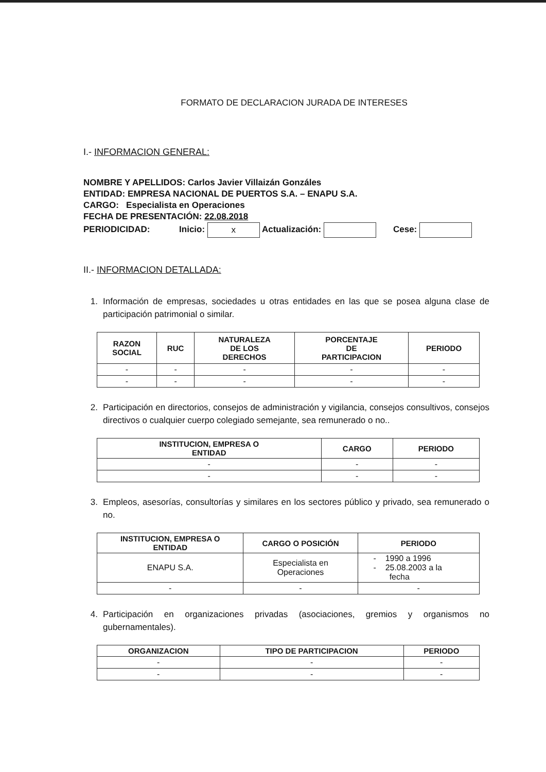FORMATO DE DECLARACION JURADA DE INTERESES
I.- INFORMACION GENERAL:
NOMBRE Y APELLIDOS: Carlos Javier Villaizán Gonzáles
ENTIDAD: EMPRESA NACIONAL DE PUERTOS S.A. – ENAPU S.A.
CARGO: Especialista en Operaciones
FECHA DE PRESENTACIÓN: 22.08.2018
PERIODICIDAD: Inicio: x Actualización: Cese:
II.- INFORMACION DETALLADA:
1. Información de empresas, sociedades u otras entidades en las que se posea alguna clase de participación patrimonial o similar.
| RAZON SOCIAL | RUC | NATURALEZA DE LOS DERECHOS | PORCENTAJE DE PARTICIPACION | PERIODO |
| --- | --- | --- | --- | --- |
| - | - | - | - | - |
| - | - | - | - | - |
2. Participación en directorios, consejos de administración y vigilancia, consejos consultivos, consejos directivos o cualquier cuerpo colegiado semejante, sea remunerado o no..
| INSTITUCION, EMPRESA O ENTIDAD | CARGO | PERIODO |
| --- | --- | --- |
| - | - | - |
| - | - | - |
3. Empleos, asesorías, consultorías y similares en los sectores público y privado, sea remunerado o no.
| INSTITUCION, EMPRESA O ENTIDAD | CARGO O POSICIÓN | PERIODO |
| --- | --- | --- |
| ENAPU S.A. | Especialista en Operaciones | - 1990 a 1996 - 25.08.2003 a la fecha |
| - | - | - |
4. Participación en organizaciones privadas (asociaciones, gremios y organismos no gubernamentales).
| ORGANIZACION | TIPO DE PARTICIPACION | PERIODO |
| --- | --- | --- |
| - | - | - |
| - | - | - |